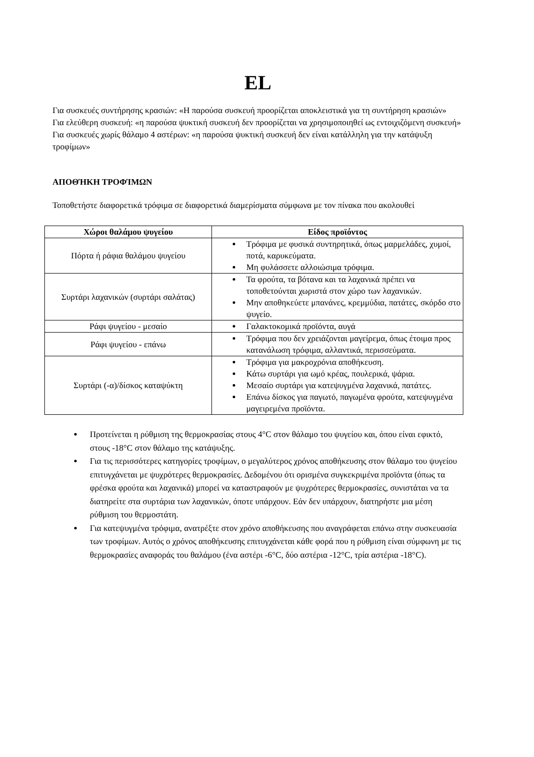EL
Για συσκευές συντήρησης κρασιών: «Η παρούσα συσκευή προορίζεται αποκλειστικά για τη συντήρηση κρασιών»
Για ελεύθερη συσκευή: «η παρούσα ψυκτική συσκευή δεν προορίζεται να χρησιμοποιηθεί ως εντοιχιζόμενη συσκευή»
Για συσκευές χωρίς θάλαμο 4 αστέρων: «η παρούσα ψυκτική συσκευή δεν είναι κατάλληλη για την κατάψυξη τροφίμων»
ΑΠΟΘΉΚΗ ΤΡΟΦΊΜΩΝ
Τοποθετήστε διαφορετικά τρόφιμα σε διαφορετικά διαμερίσματα σύμφωνα με τον πίνακα που ακολουθεί
| Χώροι θαλάμου ψυγείου | Είδος προϊόντος |
| --- | --- |
| Πόρτα ή ράφια θαλάμου ψυγείου | Τρόφιμα με φυσικά συντηρητικά, όπως μαρμελάδες, χυμοί, ποτά, καρυκεύματα. Μη φυλάσσετε αλλοιώσιμα τρόφιμα. |
| Συρτάρι λαχανικών (συρτάρι σαλάτας) | Τα φρούτα, τα βότανα και τα λαχανικά πρέπει να τοποθετούνται χωριστά στον χώρο των λαχανικών. Μην αποθηκεύετε μπανάνες, κρεμμύδια, πατάτες, σκόρδο στο ψυγείο. |
| Ράφι ψυγείου - μεσαίο | Γαλακτοκομικά προϊόντα, αυγά |
| Ράφι ψυγείου - επάνω | Τρόφιμα που δεν χρειάζονται μαγείρεμα, όπως έτοιμα προς κατανάλωση τρόφιμα, αλλαντικά, περισσεύματα. |
| Συρτάρι (-α)/δίσκος καταψύκτη | Τρόφιμα για μακροχρόνια αποθήκευση. Κάτω συρτάρι για ωμό κρέας, πουλερικά, ψάρια. Μεσαίο συρτάρι για κατεψυγμένα λαχανικά, πατάτες. Επάνω δίσκος για παγωτό, παγωμένα φρούτα, κατεψυγμένα μαγειρεμένα προϊόντα. |
Προτείνεται η ρύθμιση της θερμοκρασίας στους 4°C στον θάλαμο του ψυγείου και, όπου είναι εφικτό, στους -18°C στον θάλαμο της κατάψυξης.
Για τις περισσότερες κατηγορίες τροφίμων, ο μεγαλύτερος χρόνος αποθήκευσης στον θάλαμο του ψυγείου επιτυγχάνεται με ψυχρότερες θερμοκρασίες. Δεδομένου ότι ορισμένα συγκεκριμένα προϊόντα (όπως τα φρέσκα φρούτα και λαχανικά) μπορεί να καταστραφούν με ψυχρότερες θερμοκρασίες, συνιστάται να τα διατηρείτε στα συρτάρια των λαχανικών, όποτε υπάρχουν. Εάν δεν υπάρχουν, διατηρήστε μια μέση ρύθμιση του θερμοστάτη.
Για κατεψυγμένα τρόφιμα, ανατρέξτε στον χρόνο αποθήκευσης που αναγράφεται επάνω στην συσκευασία των τροφίμων. Αυτός ο χρόνος αποθήκευσης επιτυγχάνεται κάθε φορά που η ρύθμιση είναι σύμφωνη με τις θερμοκρασίες αναφοράς του θαλάμου (ένα αστέρι -6°C, δύο αστέρια -12°C, τρία αστέρια -18°C).